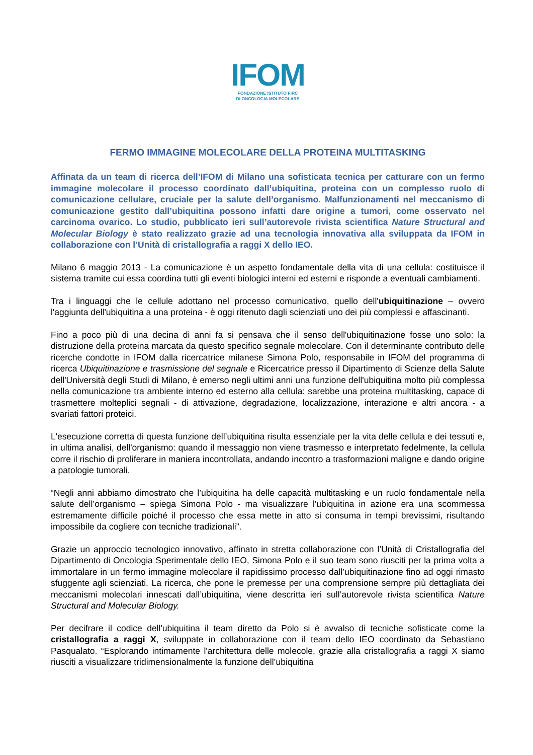IFOM
FONDAZIONE ISTITUTO FIRC
DI ONCOLOGIA MOLECOLARE
FERMO IMMAGINE MOLECOLARE DELLA PROTEINA MULTITASKING
Affinata da un team di ricerca dell’IFOM di Milano una sofisticata tecnica per catturare con un fermo immagine molecolare il processo coordinato dall’ubiquitina, proteina con un complesso ruolo di comunicazione cellulare, cruciale per la salute dell’organismo. Malfunzionamenti nel meccanismo di comunicazione gestito dall’ubiquitina possono infatti dare origine a tumori, come osservato nel carcinoma ovarico. Lo studio, pubblicato ieri sull’autorevole rivista scientifica Nature Structural and Molecular Biology è stato realizzato grazie ad una tecnologia innovativa alla sviluppata da IFOM in collaborazione con l’Unità di cristallografia a raggi X dello IEO.
Milano 6 maggio 2013 - La comunicazione è un aspetto fondamentale della vita di una cellula: costituisce il sistema tramite cui essa coordina tutti gli eventi biologici interni ed esterni e risponde a eventuali cambiamenti.
Tra i linguaggi che le cellule adottano nel processo comunicativo, quello dell'ubiquitinazione – ovvero l'aggiunta dell'ubiquitina a una proteina - è oggi ritenuto dagli scienziati uno dei più complessi e affascinanti.
Fino a poco più di una decina di anni fa si pensava che il senso dell'ubiquitinazione fosse uno solo: la distruzione della proteina marcata da questo specifico segnale molecolare. Con il determinante contributo delle ricerche condotte in IFOM dalla ricercatrice milanese Simona Polo, responsabile in IFOM del programma di ricerca Ubiquitinazione e trasmissione del segnale e Ricercatrice presso il Dipartimento di Scienze della Salute dell'Università degli Studi di Milano, è emerso negli ultimi anni una funzione dell'ubiquitina molto più complessa nella comunicazione tra ambiente interno ed esterno alla cellula: sarebbe una proteina multitasking, capace di trasmettere molteplici segnali - di attivazione, degradazione, localizzazione, interazione e altri ancora - a svariati fattori proteici.
L'esecuzione corretta di questa funzione dell’ubiquitina risulta essenziale per la vita delle cellula e dei tessuti e, in ultima analisi, dell'organismo: quando il messaggio non viene trasmesso e interpretato fedelmente, la cellula corre il rischio di proliferare in maniera incontrollata, andando incontro a trasformazioni maligne e dando origine a patologie tumorali.
“Negli anni abbiamo dimostrato che l’ubiquitina ha delle capacità multitasking e un ruolo fondamentale nella salute dell’organismo – spiega Simona Polo - ma visualizzare l'ubiquitina in azione era una scommessa estremamente difficile poiché il processo che essa mette in atto si consuma in tempi brevissimi, risultando impossibile da cogliere con tecniche tradizionali”.
Grazie un approccio tecnologico innovativo, affinato in stretta collaborazione con l’Unità di Cristallografia del Dipartimento di Oncologia Sperimentale dello IEO, Simona Polo e il suo team sono riusciti per la prima volta a immortalare in un fermo immagine molecolare il rapidissimo processo dall’ubiquitinazione fino ad oggi rimasto sfuggente agli scienziati. La ricerca, che pone le premesse per una comprensione sempre più dettagliata dei meccanismi molecolari innescati dall’ubiquitina, viene descritta ieri sull’autorevole rivista scientifica Nature Structural and Molecular Biology.
Per decifrare il codice dell'ubiquitina il team diretto da Polo si è avvalso di tecniche sofisticate come la cristallografia a raggi X, sviluppate in collaborazione con il team dello IEO coordinato da Sebastiano Pasqualato. “Esplorando intimamente l'architettura delle molecole, grazie alla cristallografia a raggi X siamo riusciti a visualizzare tridimensionalmente la funzione dell’ubiquitina